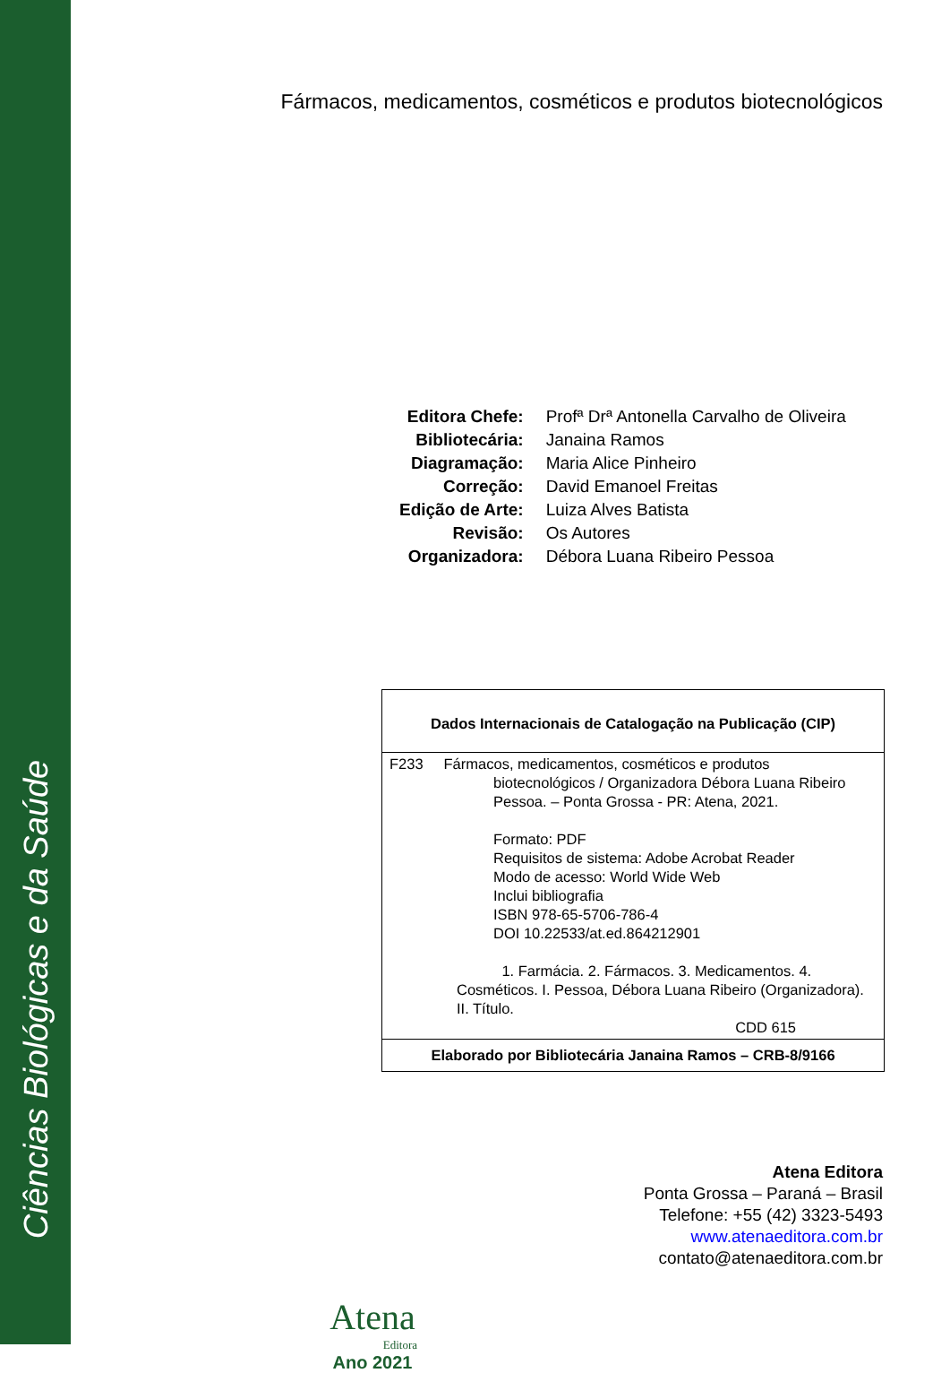Ciências Biológicas e da Saúde
Fármacos, medicamentos, cosméticos e produtos biotecnológicos
| Editora Chefe: | Profª Drª Antonella Carvalho de Oliveira |
| Bibliotecária: | Janaina Ramos |
| Diagramação: | Maria Alice Pinheiro |
| Correção: | David Emanoel Freitas |
| Edição de Arte: | Luiza Alves Batista |
| Revisão: | Os Autores |
| Organizadora: | Débora Luana Ribeiro Pessoa |
Dados Internacionais de Catalogação na Publicação (CIP)
F233 Fármacos, medicamentos, cosméticos e produtos
biotecnológicos / Organizadora Débora Luana Ribeiro Pessoa. – Ponta Grossa - PR: Atena, 2021.
Formato: PDF
Requisitos de sistema: Adobe Acrobat Reader
Modo de acesso: World Wide Web
Inclui bibliografia
ISBN 978-65-5706-786-4
DOI 10.22533/at.ed.864212901
1. Farmácia. 2. Fármacos. 3. Medicamentos. 4. Cosméticos. I. Pessoa, Débora Luana Ribeiro (Organizadora). II. Título.
CDD 615
Elaborado por Bibliotecária Janaina Ramos – CRB-8/9166
Atena Editora
Ponta Grossa – Paraná – Brasil
Telefone: +55 (42) 3323-5493
www.atenaeditora.com.br
contato@atenaeditora.com.br
Atena
Editora
Ano 2021